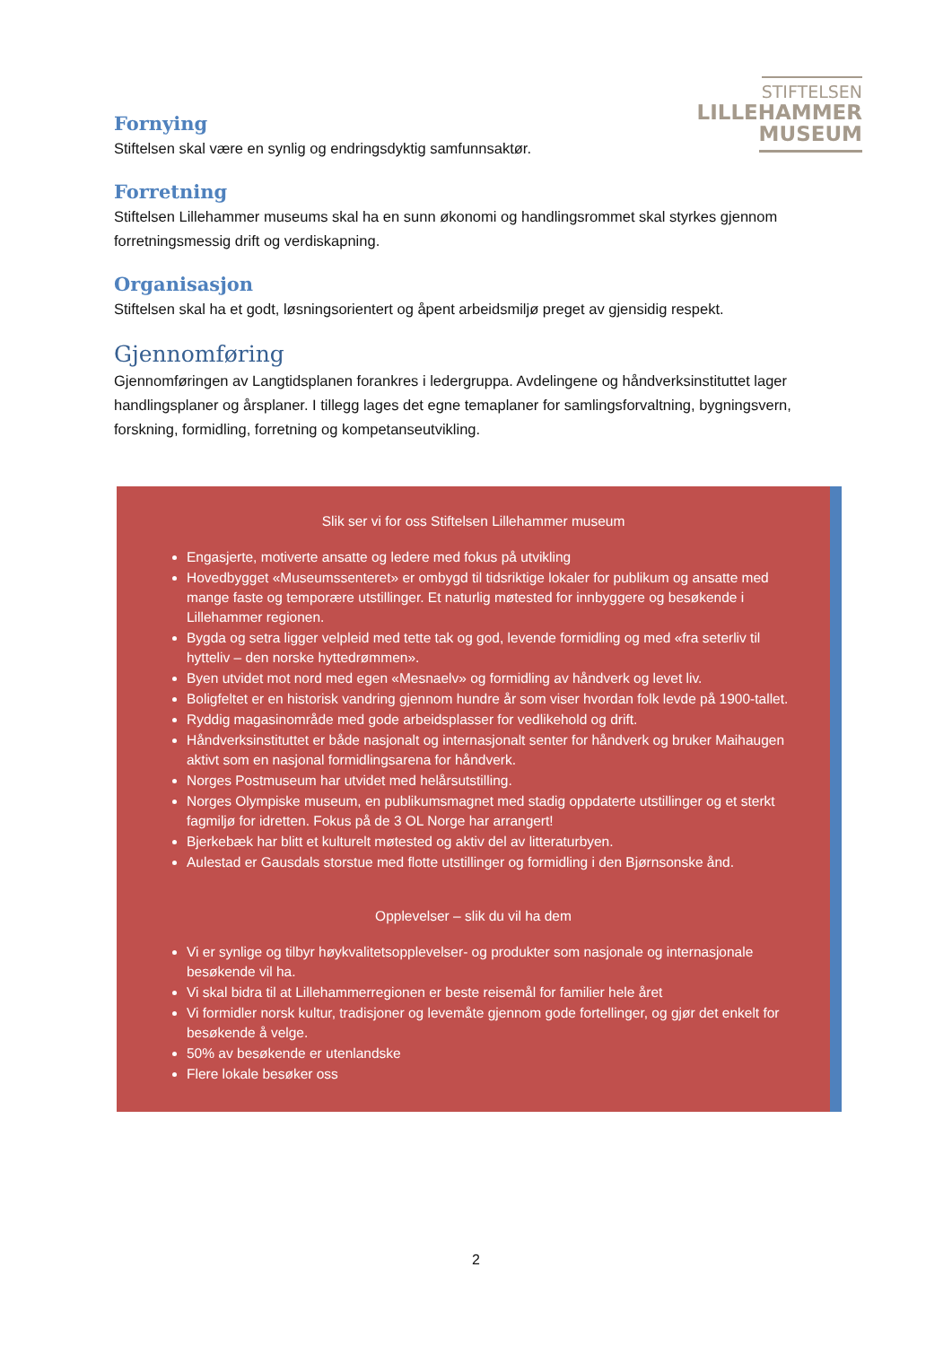STIFTELSEN
LILLEHAMMER
MUSEUM
Fornying
Stiftelsen skal være en synlig og endringsdyktig samfunnsaktør.
Forretning
Stiftelsen Lillehammer museums skal ha en sunn økonomi og handlingsrommet skal styrkes gjennom forretningsmessig drift og verdiskapning.
Organisasjon
Stiftelsen skal ha et godt, løsningsorientert og åpent arbeidsmiljø preget av gjensidig respekt.
Gjennomføring
Gjennomføringen av Langtidsplanen forankres i ledergruppa. Avdelingene og håndverksinstituttet lager handlingsplaner og årsplaner. I tillegg lages det egne temaplaner for samlingsforvaltning, bygningsvern, forskning, formidling, forretning og kompetanseutvikling.
Slik ser vi for oss Stiftelsen Lillehammer museum
Engasjerte, motiverte ansatte og ledere med fokus på utvikling
Hovedbygget «Museumssenteret» er ombygd til tidsriktige lokaler for publikum og ansatte med mange faste og temporære utstillinger. Et naturlig møtested for innbyggere og besøkende i Lillehammer regionen.
Bygda og setra ligger velpleid med tette tak og god, levende formidling og med «fra seterliv til hytteliv – den norske hyttedrømmen».
Byen utvidet mot nord med egen «Mesnaelv» og formidling av håndverk og levet liv.
Boligfeltet er en historisk vandring gjennom hundre år som viser hvordan folk levde på 1900-tallet.
Ryddig magasinområde med gode arbeidsplasser for vedlikehold og drift.
Håndverksinstituttet er både nasjonalt og internasjonalt senter for håndverk og bruker Maihaugen aktivt som en nasjonal formidlingsarena for håndverk.
Norges Postmuseum har utvidet med helårsutstilling.
Norges Olympiske museum, en publikumsmagnet med stadig oppdaterte utstillinger og et sterkt fagmiljø for idretten. Fokus på de 3 OL Norge har arrangert!
Bjerkebæk har blitt et kulturelt møtested og aktiv del av litteraturbyen.
Aulestad er Gausdals storstue med flotte utstillinger og formidling i den Bjørnsonske ånd.
Opplevelser – slik du vil ha dem
Vi er synlige og tilbyr høykvalitetsopplevelser- og produkter som nasjonale og internasjonale besøkende vil ha.
Vi skal bidra til at Lillehammerregionen er beste reisemål for familier hele året
Vi formidler norsk kultur, tradisjoner og levemåte gjennom gode fortellinger, og gjør det enkelt for besøkende å velge.
50% av besøkende er utenlandske
Flere lokale besøker oss
2